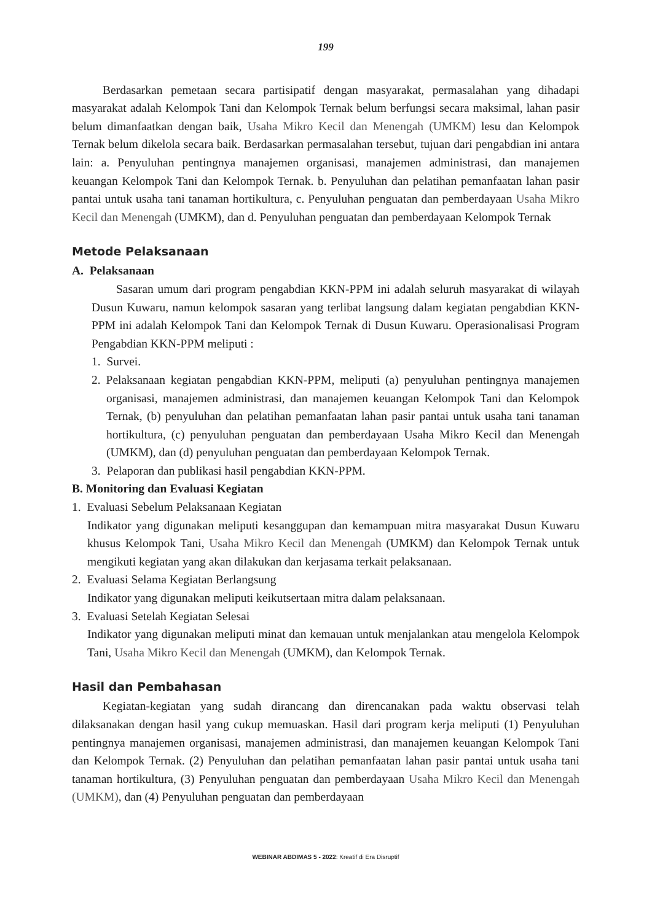199
Berdasarkan pemetaan secara partisipatif dengan masyarakat, permasalahan yang dihadapi masyarakat adalah Kelompok Tani dan Kelompok Ternak belum berfungsi secara maksimal, lahan pasir belum dimanfaatkan dengan baik, Usaha Mikro Kecil dan Menengah (UMKM) lesu dan Kelompok Ternak belum dikelola secara baik. Berdasarkan permasalahan tersebut, tujuan dari pengabdian ini antara lain: a. Penyuluhan pentingnya manajemen organisasi, manajemen administrasi, dan manajemen keuangan Kelompok Tani dan Kelompok Ternak. b. Penyuluhan dan pelatihan pemanfaatan lahan pasir pantai untuk usaha tani tanaman hortikultura, c. Penyuluhan penguatan dan pemberdayaan Usaha Mikro Kecil dan Menengah (UMKM), dan d. Penyuluhan penguatan dan pemberdayaan Kelompok Ternak
Metode Pelaksanaan
A. Pelaksanaan
Sasaran umum dari program pengabdian KKN-PPM ini adalah seluruh masyarakat di wilayah Dusun Kuwaru, namun kelompok sasaran yang terlibat langsung dalam kegiatan pengabdian KKN-PPM ini adalah Kelompok Tani dan Kelompok Ternak di Dusun Kuwaru. Operasionalisasi Program Pengabdian KKN-PPM meliputi :
1. Survei.
2. Pelaksanaan kegiatan pengabdian KKN-PPM, meliputi (a) penyuluhan pentingnya manajemen organisasi, manajemen administrasi, dan manajemen keuangan Kelompok Tani dan Kelompok Ternak, (b) penyuluhan dan pelatihan pemanfaatan lahan pasir pantai untuk usaha tani tanaman hortikultura, (c) penyuluhan penguatan dan pemberdayaan Usaha Mikro Kecil dan Menengah (UMKM), dan (d) penyuluhan penguatan dan pemberdayaan Kelompok Ternak.
3. Pelaporan dan publikasi hasil pengabdian KKN-PPM.
B. Monitoring dan Evaluasi Kegiatan
1. Evaluasi Sebelum Pelaksanaan Kegiatan
Indikator yang digunakan meliputi kesanggupan dan kemampuan mitra masyarakat Dusun Kuwaru khusus Kelompok Tani, Usaha Mikro Kecil dan Menengah (UMKM) dan Kelompok Ternak untuk mengikuti kegiatan yang akan dilakukan dan kerjasama terkait pelaksanaan.
2. Evaluasi Selama Kegiatan Berlangsung
Indikator yang digunakan meliputi keikutsertaan mitra dalam pelaksanaan.
3. Evaluasi Setelah Kegiatan Selesai
Indikator yang digunakan meliputi minat dan kemauan untuk menjalankan atau mengelola Kelompok Tani, Usaha Mikro Kecil dan Menengah (UMKM), dan Kelompok Ternak.
Hasil dan Pembahasan
Kegiatan-kegiatan yang sudah dirancang dan direncanakan pada waktu observasi telah dilaksanakan dengan hasil yang cukup memuaskan. Hasil dari program kerja meliputi (1) Penyuluhan pentingnya manajemen organisasi, manajemen administrasi, dan manajemen keuangan Kelompok Tani dan Kelompok Ternak. (2) Penyuluhan dan pelatihan pemanfaatan lahan pasir pantai untuk usaha tani tanaman hortikultura, (3) Penyuluhan penguatan dan pemberdayaan Usaha Mikro Kecil dan Menengah (UMKM), dan (4) Penyuluhan penguatan dan pemberdayaan
WEBINAR ABDIMAS 5 - 2022: Kreatif di Era Disruptif